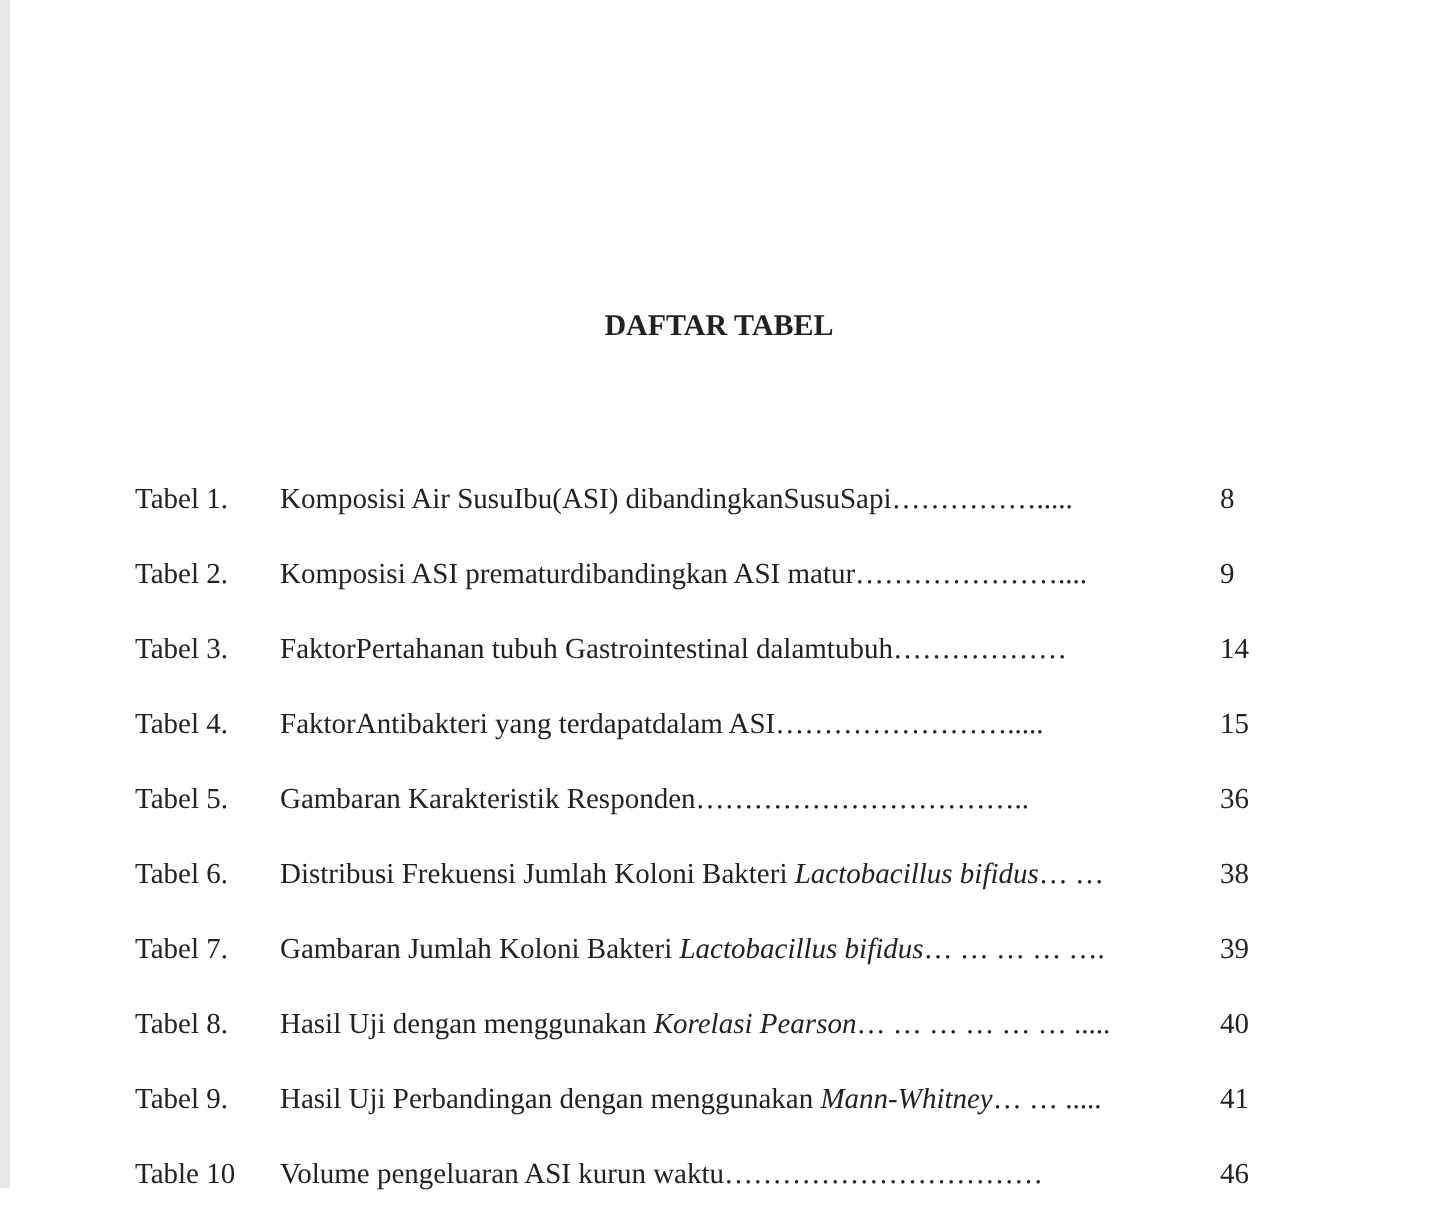DAFTAR TABEL
| Tabel 1. | Komposisi Air SusuIbu(ASI) dibandingkanSusuSapi……………..... | 8 |
| Tabel 2. | Komposisi ASI prematurdibandingkan ASI matur………………….... | 9 |
| Tabel 3. | FaktorPertahanan tubuh Gastrointestinal dalamtubuh……………… | 14 |
| Tabel 4. | FaktorAntibakteri yang terdapatdalam ASI……………………..... | 15 |
| Tabel 5. | Gambaran Karakteristik Responden…………………………….. | 36 |
| Tabel 6. | Distribusi Frekuensi Jumlah Koloni Bakteri Lactobacillus bifidus … … | 38 |
| Tabel 7. | Gambaran Jumlah Koloni Bakteri Lactobacillus bifidus … … … … …. | 39 |
| Tabel 8. | Hasil Uji dengan menggunakan Korelasi Pearson … … … … … … ..... | 40 |
| Tabel 9. | Hasil Uji Perbandingan dengan menggunakan Mann-Whitney … … ..... | 41 |
| Table 10 | Volume pengeluaran ASI kurun waktu…………………………… | 46 |